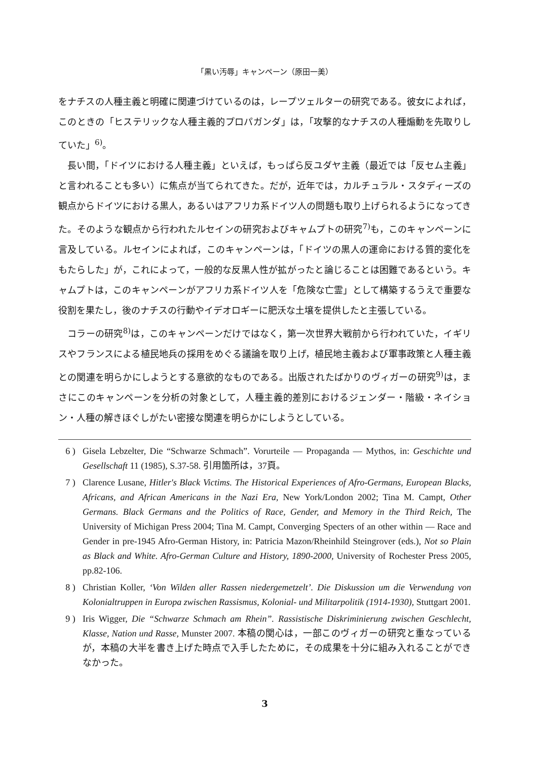「黒い汚辱」キャンペーン（原田一美）
をナチスの人種主義と明確に関連づけているのは，レープツェルターの研究である。彼女によれば，このときの「ヒステリックな人種主義的プロパガンダ」は，「攻撃的なナチスの人種煽動を先取りしていた」<sup>6)</sup>。
長い間，「ドイツにおける人種主義」といえば，もっぱら反ユダヤ主義（最近では「反セム主義」と言われることも多い）に焦点が当てられてきた。だが，近年では，カルチュラル・スタディーズの観点からドイツにおける黒人，あるいはアフリカ系ドイツ人の問題も取り上げられるようになってきた。そのような観点から行われたルセインの研究およびキャムプトの研究<sup>7)</sup>も，このキャンペーンに言及している。ルセインによれば，このキャンペーンは，「ドイツの黒人の運命における質的変化をもたらした」が，これによって，一般的な反黒人性が拡がったと論じることは困難であるという。キャムプトは，このキャンペーンがアフリカ系ドイツ人を「危険な亡霊」として構築するうえで重要な役割を果たし，後のナチスの行動やイデオロギーに肥沃な土壌を提供したと主張している。
コラーの研究<sup>8)</sup>は，このキャンペーンだけではなく，第一次世界大戦前から行われていた，イギリスやフランスによる植民地兵の採用をめぐる議論を取り上げ，植民地主義および軍事政策と人種主義との関連を明らかにしようとする意欲的なものである。出版されたばかりのヴィガーの研究<sup>9)</sup>は，まさにこのキャンペーンを分析の対象として，人種主義的差別におけるジェンダー・階級・ネイション・人種の解きほぐしがたい密接な関連を明らかにしようとしている。
6 ) Gisela Lebzelter, Die “Schwarze Schmach”. Vorurteile — Propaganda — Mythos, in: Geschichte und Gesellschaft 11 (1985), S.37-58. 引用箇所は，37頁。
7 ) Clarence Lusane, Hitler's Black Victims. The Historical Experiences of Afro-Germans, European Blacks, Africans, and African Americans in the Nazi Era, New York/London 2002; Tina M. Campt, Other Germans. Black Germans and the Politics of Race, Gender, and Memory in the Third Reich, The University of Michigan Press 2004; Tina M. Campt, Converging Specters of an other within — Race and Gender in pre-1945 Afro-German History, in: Patricia Mazon/Rheinhild Steingrover (eds.), Not so Plain as Black and White. Afro-German Culture and History, 1890-2000, University of Rochester Press 2005, pp.82-106.
8 ) Christian Koller, ‘Von Wilden aller Rassen niedergemetzelt’. Die Diskussion um die Verwendung von Kolonialtruppen in Europa zwischen Rassismus, Kolonial- und Militarpolitik (1914-1930), Stuttgart 2001.
9 ) Iris Wigger, Die “Schwarze Schmach am Rhein”. Rassistische Diskriminierung zwischen Geschlecht, Klasse, Nation und Rasse, Munster 2007. 本稿の関心は，一部このヴィガーの研究と重なっているが，本稿の大半を書き上げた時点で入手したために，その成果を十分に組み入れることができなかった。
3